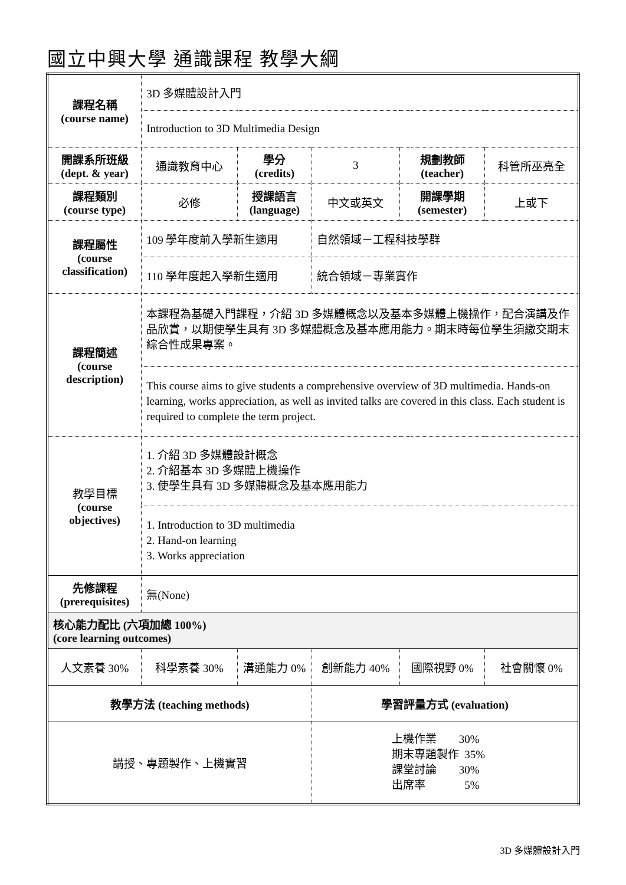國立中興大學 通識課程 教學大綱
| 課程名稱 (course name) | 3D 多媒體設計入門 | | | | |
| | Introduction to 3D Multimedia Design | | | | |
| 開課系所班級 (dept. & year) | 通識教育中心 | 學分 (credits) | 3 | 規劃教師 (teacher) | 科管所巫亮全 |
| 課程類別 (course type) | 必修 | 授課語言 (language) | 中文或英文 | 開課學期 (semester) | 上或下 |
| 課程屬性 (course classification) | 109 學年度前入學新生適用 | | 自然領域－工程科技學群 | | |
| | 110 學年度起入學新生適用 | | 統合領域－專業實作 | | |
| 課程簡述 (course description) | 本課程為基礎入門課程，介紹 3D 多媒體概念以及基本多媒體上機操作，配合演講及作品欣賞，以期使學生具有 3D 多媒體概念及基本應用能力。期末時每位學生須繳交期末綜合性成果專案。 | | | | |
| | This course aims to give students a comprehensive overview of 3D multimedia. Hands-on learning, works appreciation, as well as invited talks are covered in this class. Each student is required to complete the term project. | | | | |
| 教學目標 (course objectives) | 1. 介紹 3D 多媒體設計概念 2. 介紹基本 3D 多媒體上機操作 3. 使學生具有 3D 多媒體概念及基本應用能力 | | | | |
| | 1. Introduction to 3D multimedia 2. Hand-on learning 3. Works appreciation | | | | |
| 先修課程 (prerequisites) | 無(None) | | | | |
| 核心能力配比 (六項加總 100%) (core learning outcomes) | | | | | |
| 人文素養 30% | 科學素養 30% | 溝通能力 0% | 創新能力 40% | 國際視野 0% | 社會關懷 0% |
| 教學方法 (teaching methods) | | | 學習評量方式 (evaluation) | | |
| 講授、專題製作、上機實習 | | | 上機作業 30% 期末專題製作 35% 課堂討論 30% 出席率 5% | | |
3D 多媒體設計入門